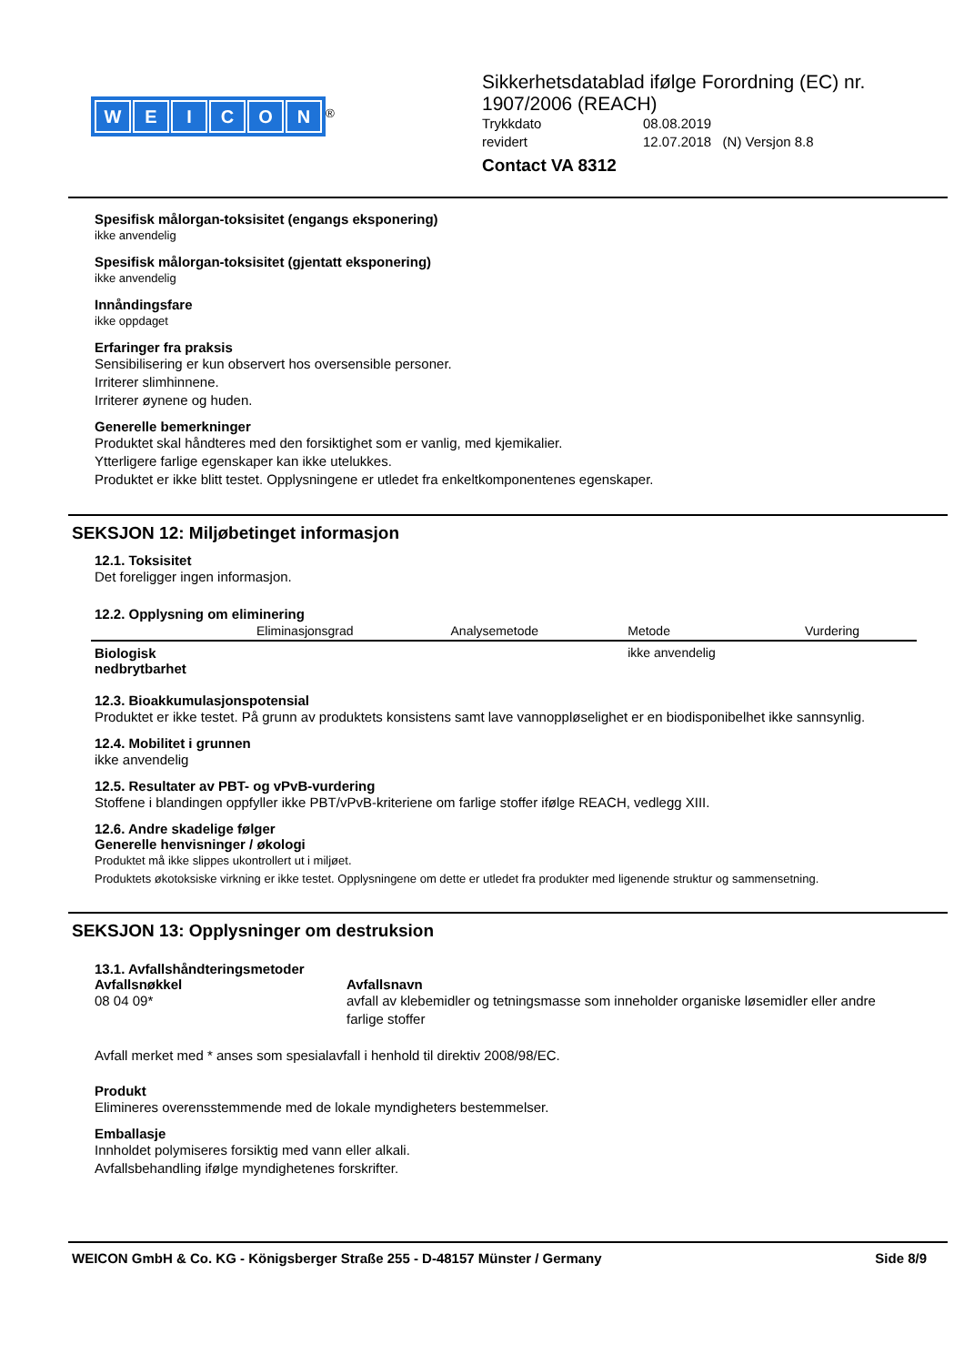WEICON
<sup>®</sup>
Sikkerhetsdatablad ifølge Forordning (EC) nr.
1907/2006 (REACH)
Trykkdato 08.08.2019
revidert 12.07.2018 (N) Versjon 8.8
Contact VA 8312
Spesifisk målorgan-toksisitet (engangs eksponering)
ikke anvendelig
Spesifisk målorgan-toksisitet (gjentatt eksponering)
ikke anvendelig
Innåndingsfare
ikke oppdaget
Erfaringer fra praksis
Sensibilisering er kun observert hos oversensible personer.
Irriterer slimhinnene.
Irriterer øynene og huden.
Generelle bemerkninger
Produktet skal håndteres med den forsiktighet som er vanlig, med kjemikalier.
Ytterligere farlige egenskaper kan ikke utelukkes.
Produktet er ikke blitt testet. Opplysningene er utledet fra enkeltkomponentenes egenskaper.
SEKSJON 12: Miljøbetinget informasjon
12.1. Toksisitet
Det foreligger ingen informasjon.
12.2. Opplysning om eliminering
| | Eliminasjonsgrad | Analysemetode | Metode | Vurdering |
| --- | --- | --- | --- | --- |
| Biologisk nedbrytbarhet | | | ikke anvendelig | |
12.3. Bioakkumulasjonspotensial
Produktet er ikke testet. På grunn av produktets konsistens samt lave vannoppløselighet er en biodisponibelhet ikke sannsynlig.
12.4. Mobilitet i grunnen
ikke anvendelig
12.5. Resultater av PBT- og vPvB-vurdering
Stoffene i blandingen oppfyller ikke PBT/vPvB-kriteriene om farlige stoffer ifølge REACH, vedlegg XIII.
12.6. Andre skadelige følger
Generelle henvisninger / økologi
Produktet må ikke slippes ukontrollert ut i miljøet.
Produktets økotoksiske virkning er ikke testet. Opplysningene om dette er utledet fra produkter med ligenende struktur og sammensetning.
SEKSJON 13: Opplysninger om destruksion
13.1. Avfallshåndteringsmetoder
Avfallsnøkkel
08 04 09*
Avfallsnavn
avfall av klebemidler og tetningsmasse som inneholder organiske løsemidler eller andre farlige stoffer
Avfall merket med * anses som spesialavfall i henhold til direktiv 2008/98/EC.
Produkt
Elimineres overensstemmende med de lokale myndigheters bestemmelser.
Emballasje
Innholdet polymiseres forsiktig med vann eller alkali.
Avfallsbehandling ifølge myndighetenes forskrifter.
WEICON GmbH & Co. KG - Königsberger Straße 255 - D-48157 Münster / Germany Side 8/9